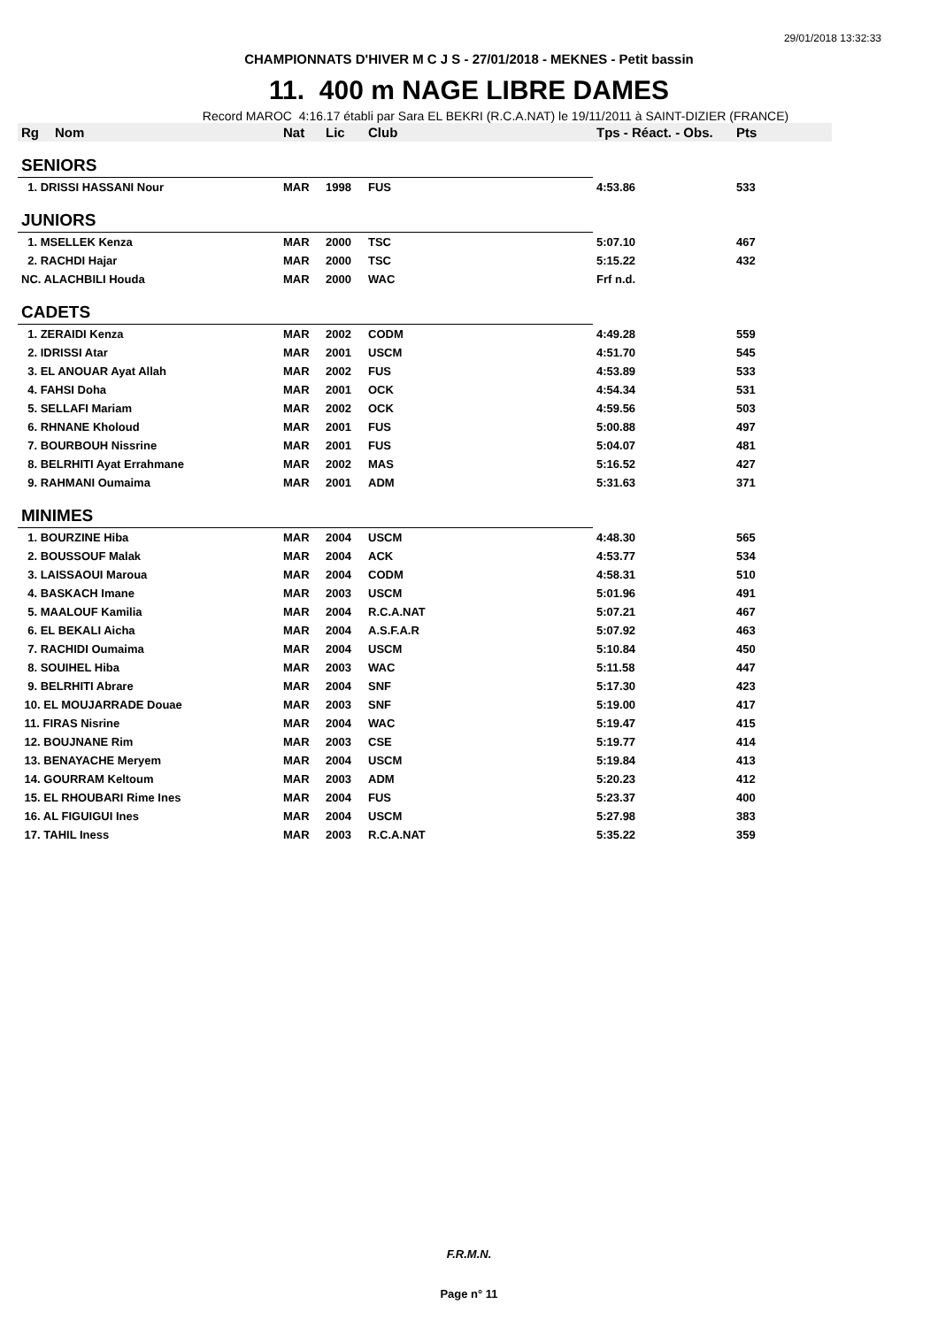29/01/2018 13:32:33
CHAMPIONNATS D'HIVER M C J S - 27/01/2018 - MEKNES - Petit bassin
11. 400 m NAGE LIBRE DAMES
Record MAROC 4:16.17 établi par Sara EL BEKRI (R.C.A.NAT) le 19/11/2011 à SAINT-DIZIER (FRANCE)
| Rg | Nom | Nat | Lic | Club | Tps - Réact. - Obs. | Pts |
| --- | --- | --- | --- | --- | --- | --- |
| SENIORS | | | | | | |
| 1. DRISSI HASSANI Nour | | MAR | 1998 | FUS | 4:53.86 | 533 |
| JUNIORS | | | | | | |
| 1. MSELLEK Kenza | | MAR | 2000 | TSC | 5:07.10 | 467 |
| 2. RACHDI Hajar | | MAR | 2000 | TSC | 5:15.22 | 432 |
| NC. ALACHBILI Houda | | MAR | 2000 | WAC | Frf n.d. | |
| CADETS | | | | | | |
| 1. ZERAIDI Kenza | | MAR | 2002 | CODM | 4:49.28 | 559 |
| 2. IDRISSI Atar | | MAR | 2001 | USCM | 4:51.70 | 545 |
| 3. EL ANOUAR Ayat Allah | | MAR | 2002 | FUS | 4:53.89 | 533 |
| 4. FAHSI Doha | | MAR | 2001 | OCK | 4:54.34 | 531 |
| 5. SELLAFI Mariam | | MAR | 2002 | OCK | 4:59.56 | 503 |
| 6. RHNANE Kholoud | | MAR | 2001 | FUS | 5:00.88 | 497 |
| 7. BOURBOUH Nissrine | | MAR | 2001 | FUS | 5:04.07 | 481 |
| 8. BELRHITI Ayat Errahmane | | MAR | 2002 | MAS | 5:16.52 | 427 |
| 9. RAHMANI Oumaima | | MAR | 2001 | ADM | 5:31.63 | 371 |
| MINIMES | | | | | | |
| 1. BOURZINE Hiba | | MAR | 2004 | USCM | 4:48.30 | 565 |
| 2. BOUSSOUF Malak | | MAR | 2004 | ACK | 4:53.77 | 534 |
| 3. LAISSAOUI Maroua | | MAR | 2004 | CODM | 4:58.31 | 510 |
| 4. BASKACH Imane | | MAR | 2003 | USCM | 5:01.96 | 491 |
| 5. MAALOUF Kamilia | | MAR | 2004 | R.C.A.NAT | 5:07.21 | 467 |
| 6. EL BEKALI Aicha | | MAR | 2004 | A.S.F.A.R | 5:07.92 | 463 |
| 7. RACHIDI Oumaima | | MAR | 2004 | USCM | 5:10.84 | 450 |
| 8. SOUIHEL Hiba | | MAR | 2003 | WAC | 5:11.58 | 447 |
| 9. BELRHITI Abrare | | MAR | 2004 | SNF | 5:17.30 | 423 |
| 10. EL MOUJARRADE Douae | | MAR | 2003 | SNF | 5:19.00 | 417 |
| 11. FIRAS Nisrine | | MAR | 2004 | WAC | 5:19.47 | 415 |
| 12. BOUJNANE Rim | | MAR | 2003 | CSE | 5:19.77 | 414 |
| 13. BENAYACHE Meryem | | MAR | 2004 | USCM | 5:19.84 | 413 |
| 14. GOURRAM Keltoum | | MAR | 2003 | ADM | 5:20.23 | 412 |
| 15. EL RHOUBARI Rime Ines | | MAR | 2004 | FUS | 5:23.37 | 400 |
| 16. AL FIGUIGUI Ines | | MAR | 2004 | USCM | 5:27.98 | 383 |
| 17. TAHIL Iness | | MAR | 2003 | R.C.A.NAT | 5:35.22 | 359 |
F.R.M.N.
Page n° 11